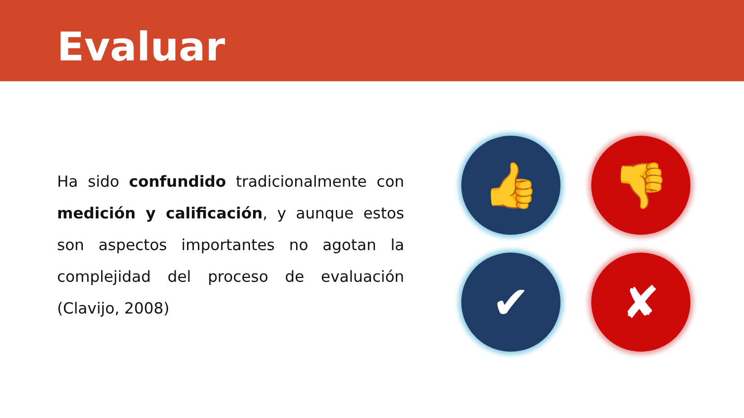Evaluar
Ha sido confundido tradicionalmente con medición y calificación, y aunque estos son aspectos importantes no agotan la complejidad del proceso de evaluación (Clavijo, 2008)
👍
👎
✔
✘